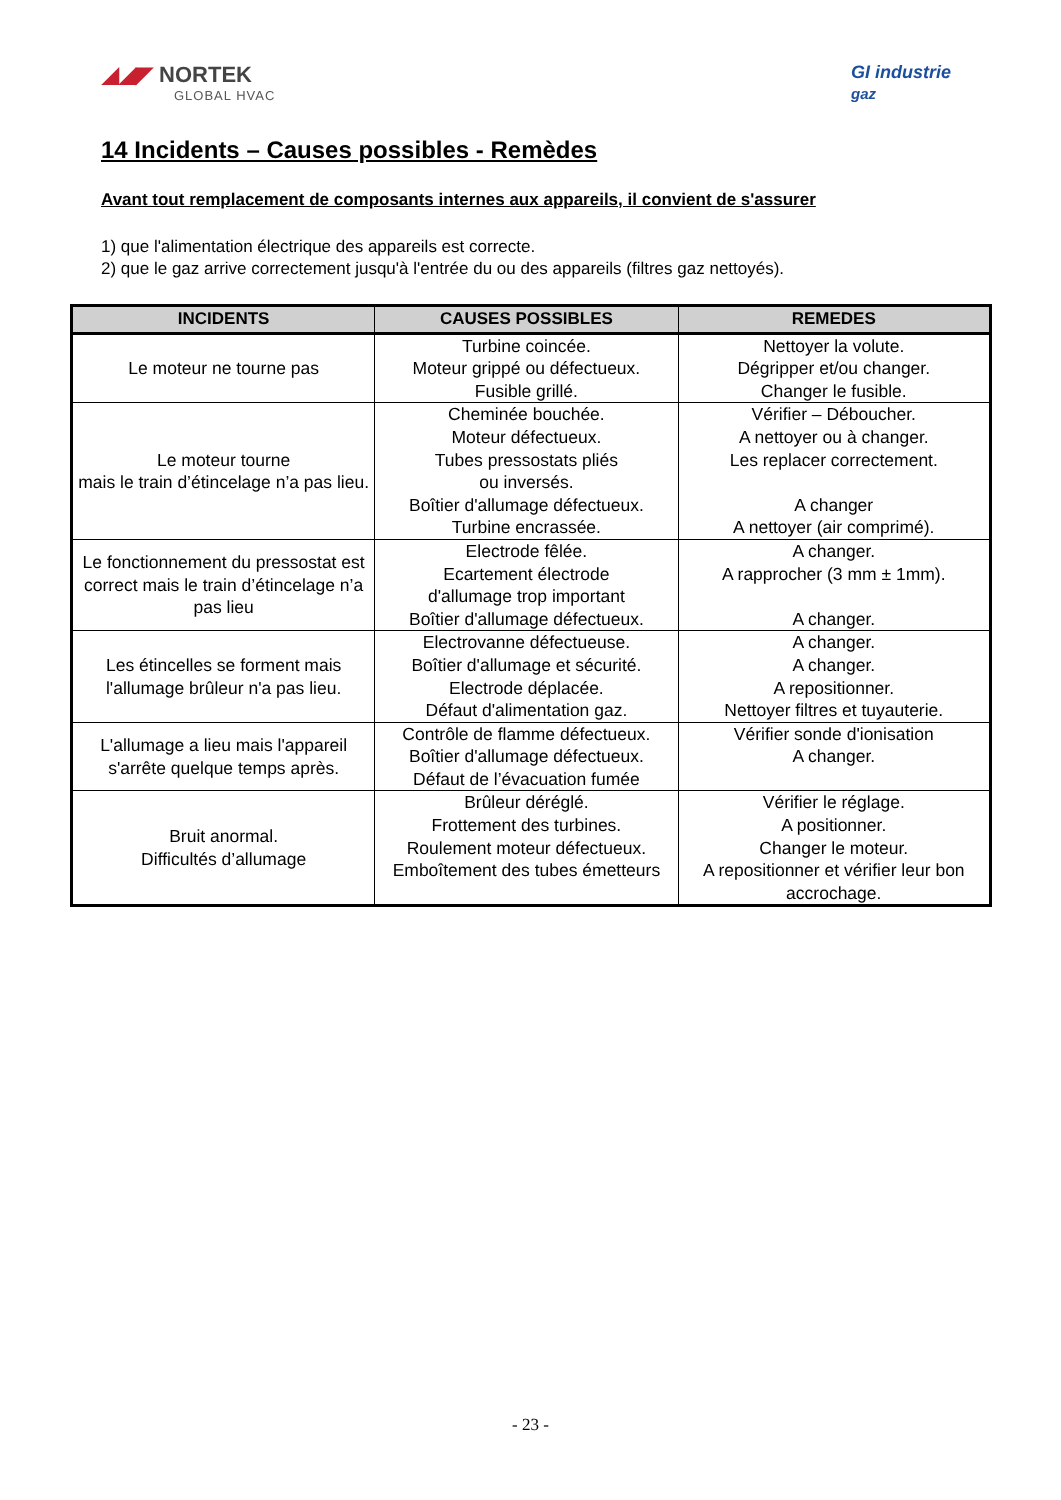◢◢◤ NORTEK
GLOBAL HVAC
GI industrie
gaz
14 Incidents – Causes possibles - Remèdes
Avant tout remplacement de composants internes aux appareils, il convient de s'assurer
1) que l'alimentation électrique des appareils est correcte.
2) que le gaz arrive correctement jusqu'à l'entrée du ou des appareils (filtres gaz nettoyés).
| INCIDENTS | CAUSES POSSIBLES | REMEDES |
| --- | --- | --- |
| Le moteur ne tourne pas | Turbine coincée. Moteur grippé ou défectueux. Fusible grillé. | Nettoyer la volute. Dégripper et/ou changer. Changer le fusible. |
| Le moteur tourne mais le train d’étincelage n’a pas lieu. | Cheminée bouchée. Moteur défectueux. Tubes pressostats pliés ou inversés. Boîtier d'allumage défectueux. Turbine encrassée. | Vérifier – Déboucher. A nettoyer ou à changer. Les replacer correctement. A changer A nettoyer (air comprimé). |
| Le fonctionnement du pressostat est correct mais le train d’étincelage n’a pas lieu | Electrode fêlée. Ecartement électrode d'allumage trop important Boîtier d'allumage défectueux. | A changer. A rapprocher (3 mm ± 1mm). A changer. |
| Les étincelles se forment mais l'allumage brûleur n'a pas lieu. | Electrovanne défectueuse. Boîtier d'allumage et sécurité. Electrode déplacée. Défaut d'alimentation gaz. | A changer. A changer. A repositionner. Nettoyer filtres et tuyauterie. |
| L'allumage a lieu mais l'appareil s'arrête quelque temps après. | Contrôle de flamme défectueux. Boîtier d'allumage défectueux. Défaut de l’évacuation fumée | Vérifier sonde d'ionisation A changer. |
| Bruit anormal. Difficultés d’allumage | Brûleur déréglé. Frottement des turbines. Roulement moteur défectueux. Emboîtement des tubes émetteurs | Vérifier le réglage. A positionner. Changer le moteur. A repositionner et vérifier leur bon accrochage. |
- 23 -